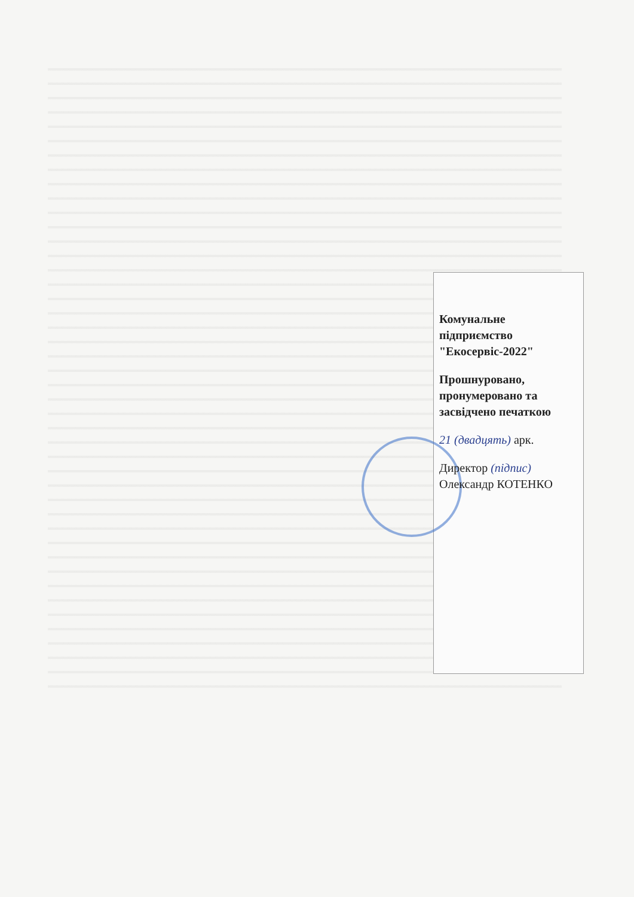Комунальне підприємство "Екосервіс-2022"
Прошнуровано, пронумеровано та засвідчено печаткою
21 (двадцять) арк.
Директор (підпис) Олександр КОТЕНКО